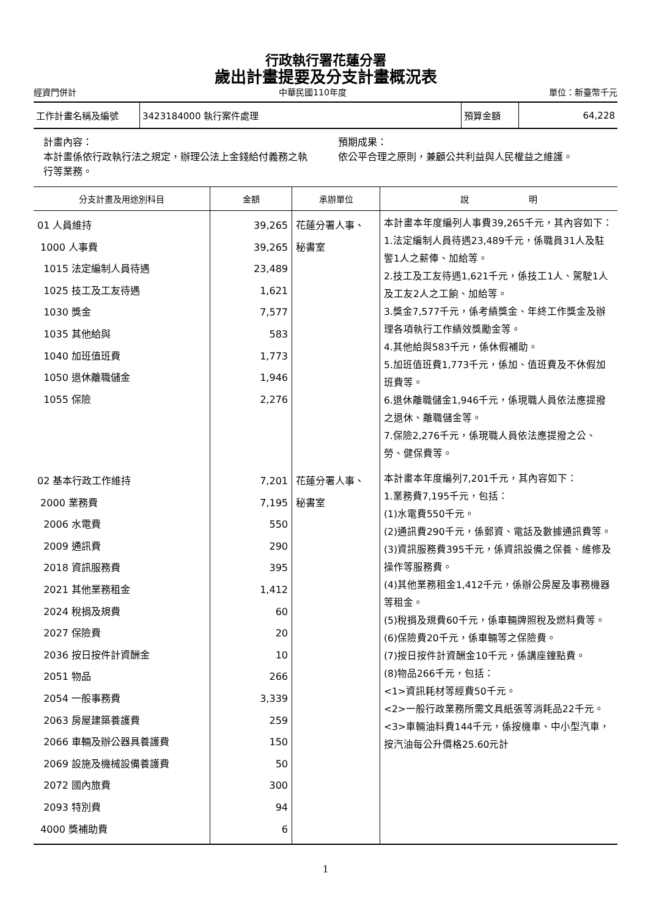行政執行署花蓮分署
歲出計畫提要及分支計畫概況表
經資門併計 中華民國110年度 單位：新臺幣千元
| 工作計畫名稱及編號 | 3423184000 執行案件處理 | 預算金額 | 64,228 |
計畫內容：
本計畫係依行政執行法之規定，辦理公法上金錢給付義務之執行等業務。
預期成果：
依公平合理之原則，兼顧公共利益與人民權益之維護。
| 分支計畫及用途別科目 | 金額 | 承辦單位 | 說 明 |
| --- | --- | --- | --- |
| 01 人員維持 1000 人事費 1015 法定編制人員待遇 1025 技工及工友待遇 1030 獎金 1035 其他給與 1040 加班值班費 1050 退休離職儲金 1055 保險 | 39,265 39,265 23,489 1,621 7,577 583 1,773 1,946 2,276 | 花蓮分署人事、 秘書室 | 本計畫本年度編列人事費39,265千元，其內容如下： 1.法定編制人員待遇23,489千元，係職員31人及駐警1人之薪俸、加給等。 2.技工及工友待遇1,621千元，係技工1人、駕駛1人及工友2人之工餉、加給等。 3.獎金7,577千元，係考績獎金、年終工作獎金及辦理各項執行工作績效獎勵金等。 4.其他給與583千元，係休假補助。 5.加班值班費1,773千元，係加、值班費及不休假加班費等。 6.退休離職儲金1,946千元，係現職人員依法應提撥之退休、離職儲金等。 7.保險2,276千元，係現職人員依法應提撥之公、勞、健保費等。 |
| 02 基本行政工作維持 2000 業務費 2006 水電費 2009 通訊費 2018 資訊服務費 2021 其他業務租金 2024 稅捐及規費 2027 保險費 2036 按日按件計資酬金 2051 物品 2054 一般事務費 2063 房屋建築養護費 2066 車輛及辦公器具養護費 2069 設施及機械設備養護費 2072 國內旅費 2093 特別費 4000 獎補助費 | 7,201 7,195 550 290 395 1,412 60 20 10 266 3,339 259 150 50 300 94 6 | 花蓮分署人事、 秘書室 | 本計畫本年度編列7,201千元，其內容如下： 1.業務費7,195千元，包括： (1)水電費550千元。 (2)通訊費290千元，係郵資、電話及數據通訊費等。 (3)資訊服務費395千元，係資訊設備之保養、維修及操作等服務費。 (4)其他業務租金1,412千元，係辦公房屋及事務機器等租金。 (5)稅捐及規費60千元，係車輛牌照稅及燃料費等。 (6)保險費20千元，係車輛等之保險費。 (7)按日按件計資酬金10千元，係講座鐘點費。 (8)物品266千元，包括： <1>資訊耗材等經費50千元。 <2>一般行政業務所需文具紙張等消耗品22千元。 <3>車輛油料費144千元，係按機車、中小型汽車，按汽油每公升價格25.60元計 |
1